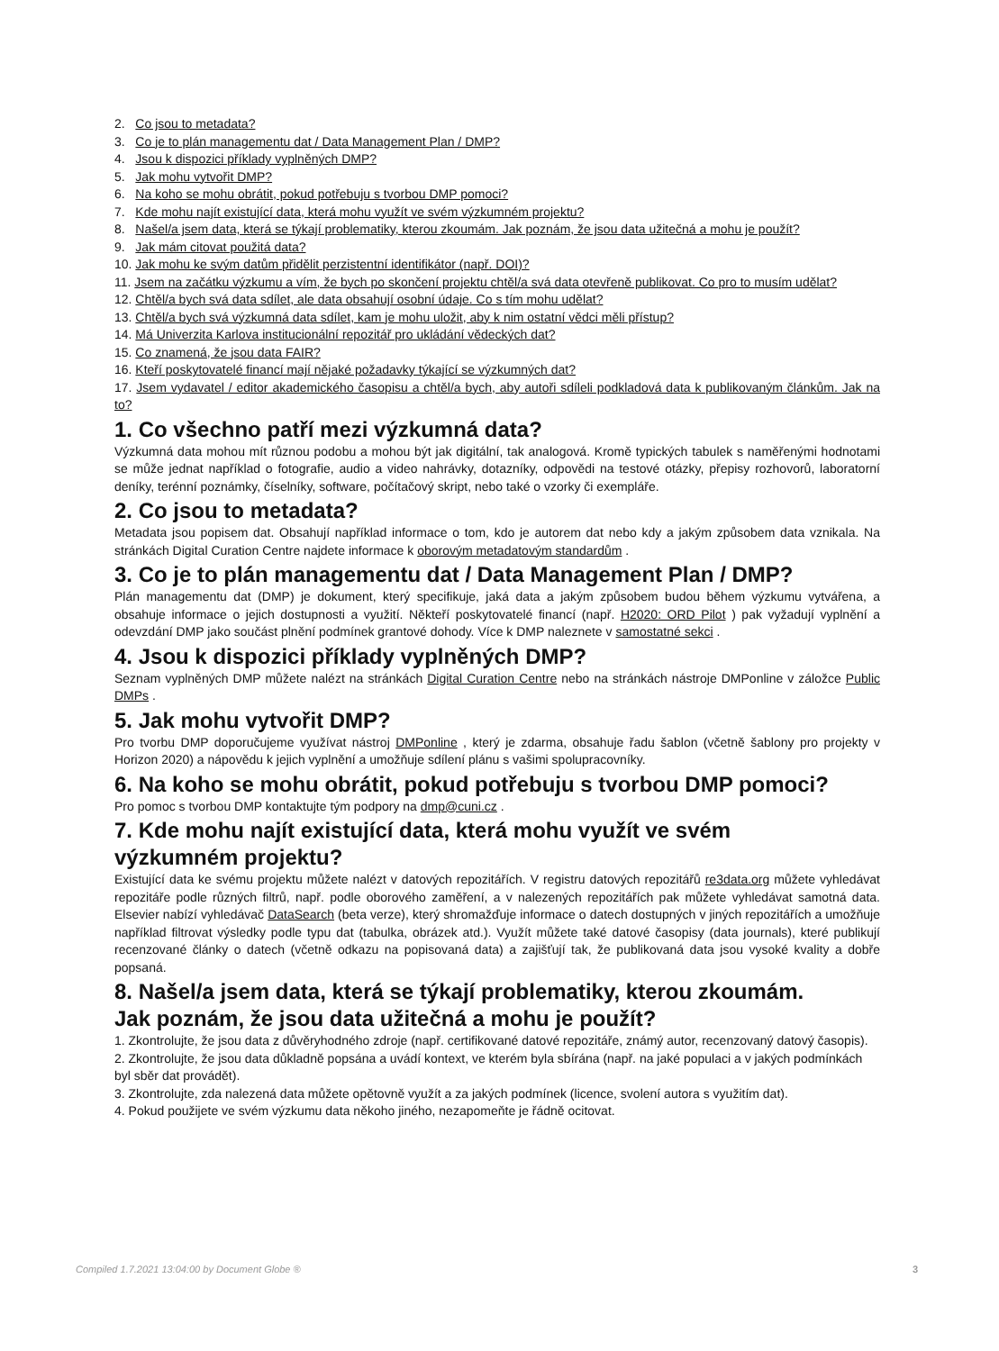2. Co jsou to metadata?
3. Co je to plán managementu dat / Data Management Plan / DMP?
4. Jsou k dispozici příklady vyplněných DMP?
5. Jak mohu vytvořit DMP?
6. Na koho se mohu obrátit, pokud potřebuju s tvorbou DMP pomoci?
7. Kde mohu najít existující data, která mohu využít ve svém výzkumném projektu?
8. Našel/a jsem data, která se týkají problematiky, kterou zkoumám. Jak poznám, že jsou data užitečná a mohu je použít?
9. Jak mám citovat použitá data?
10. Jak mohu ke svým datům přidělit perzistentní identifikátor (např. DOI)?
11. Jsem na začátku výzkumu a vím, že bych po skončení projektu chtěl/a svá data otevřeně publikovat. Co pro to musím udělat?
12. Chtěl/a bych svá data sdílet, ale data obsahují osobní údaje. Co s tím mohu udělat?
13. Chtěl/a bych svá výzkumná data sdílet, kam je mohu uložit, aby k nim ostatní vědci měli přístup?
14. Má Univerzita Karlova institucionální repozitář pro ukládání vědeckých dat?
15. Co znamená, že jsou data FAIR?
16. Kteří poskytovatelé financí mají nějaké požadavky týkající se výzkumných dat?
17. Jsem vydavatel / editor akademického časopisu a chtěl/a bych, aby autoři sdíleli podkladová data k publikovaným článkům. Jak na to?
1. Co všechno patří mezi výzkumná data?
Výzkumná data mohou mít různou podobu a mohou být jak digitální, tak analogová. Kromě typických tabulek s naměřenými hodnotami se může jednat například o fotografie, audio a video nahrávky, dotazníky, odpovědi na testové otázky, přepisy rozhovorů, laboratorní deníky, terénní poznámky, číselníky, software, počítačový skript, nebo také o vzorky či exempláře.
2. Co jsou to metadata?
Metadata jsou popisem dat. Obsahují například informace o tom, kdo je autorem dat nebo kdy a jakým způsobem data vznikala. Na stránkách Digital Curation Centre najdete informace k oborovým metadatovým standardům .
3. Co je to plán managementu dat / Data Management Plan / DMP?
Plán managementu dat (DMP) je dokument, který specifikuje, jaká data a jakým způsobem budou během výzkumu vytvářena, a obsahuje informace o jejich dostupnosti a využití. Někteří poskytovatelé financí (např. H2020: ORD Pilot ) pak vyžadují vyplnění a odevzdání DMP jako součást plnění podmínek grantové dohody. Více k DMP naleznete v samostatné sekci .
4. Jsou k dispozici příklady vyplněných DMP?
Seznam vyplněných DMP můžete nalézt na stránkách Digital Curation Centre nebo na stránkách nástroje DMPonline v záložce Public DMPs .
5. Jak mohu vytvořit DMP?
Pro tvorbu DMP doporučujeme využívat nástroj DMPonline , který je zdarma, obsahuje řadu šablon (včetně šablony pro projekty v Horizon 2020) a nápovědu k jejich vyplnění a umožňuje sdílení plánu s vašimi spolupracovníky.
6. Na koho se mohu obrátit, pokud potřebuju s tvorbou DMP pomoci?
Pro pomoc s tvorbou DMP kontaktujte tým podpory na dmp@cuni.cz .
7. Kde mohu najít existující data, která mohu využít ve svém
výzkumném projektu?
Existující data ke svému projektu můžete nalézt v datových repozitářích. V registru datových repozitářů re3data.org můžete vyhledávat repozitáře podle různých filtrů, např. podle oborového zaměření, a v nalezených repozitářích pak můžete vyhledávat samotná data. Elsevier nabízí vyhledávač DataSearch (beta verze), který shromažďuje informace o datech dostupných v jiných repozitářích a umožňuje například filtrovat výsledky podle typu dat (tabulka, obrázek atd.). Využít můžete také datové časopisy (data journals), které publikují recenzované články o datech (včetně odkazu na popisovaná data) a zajišťují tak, že publikovaná data jsou vysoké kvality a dobře popsaná.
8. Našel/a jsem data, která se týkají problematiky, kterou zkoumám.
Jak poznám, že jsou data užitečná a mohu je použít?
1. Zkontrolujte, že jsou data z důvěryhodného zdroje (např. certifikované datové repozitáře, známý autor, recenzovaný datový časopis).
2. Zkontrolujte, že jsou data důkladně popsána a uvádí kontext, ve kterém byla sbírána (např. na jaké populaci a v jakých podmínkách byl sběr dat provádět).
3. Zkontrolujte, zda nalezená data můžete opětovně využít a za jakých podmínek (licence, svolení autora s využitím dat).
4. Pokud použijete ve svém výzkumu data někoho jiného, nezapomeňte je řádně ocitovat.
Compiled 1.7.2021 13:04:00 by Document Globe ® 3